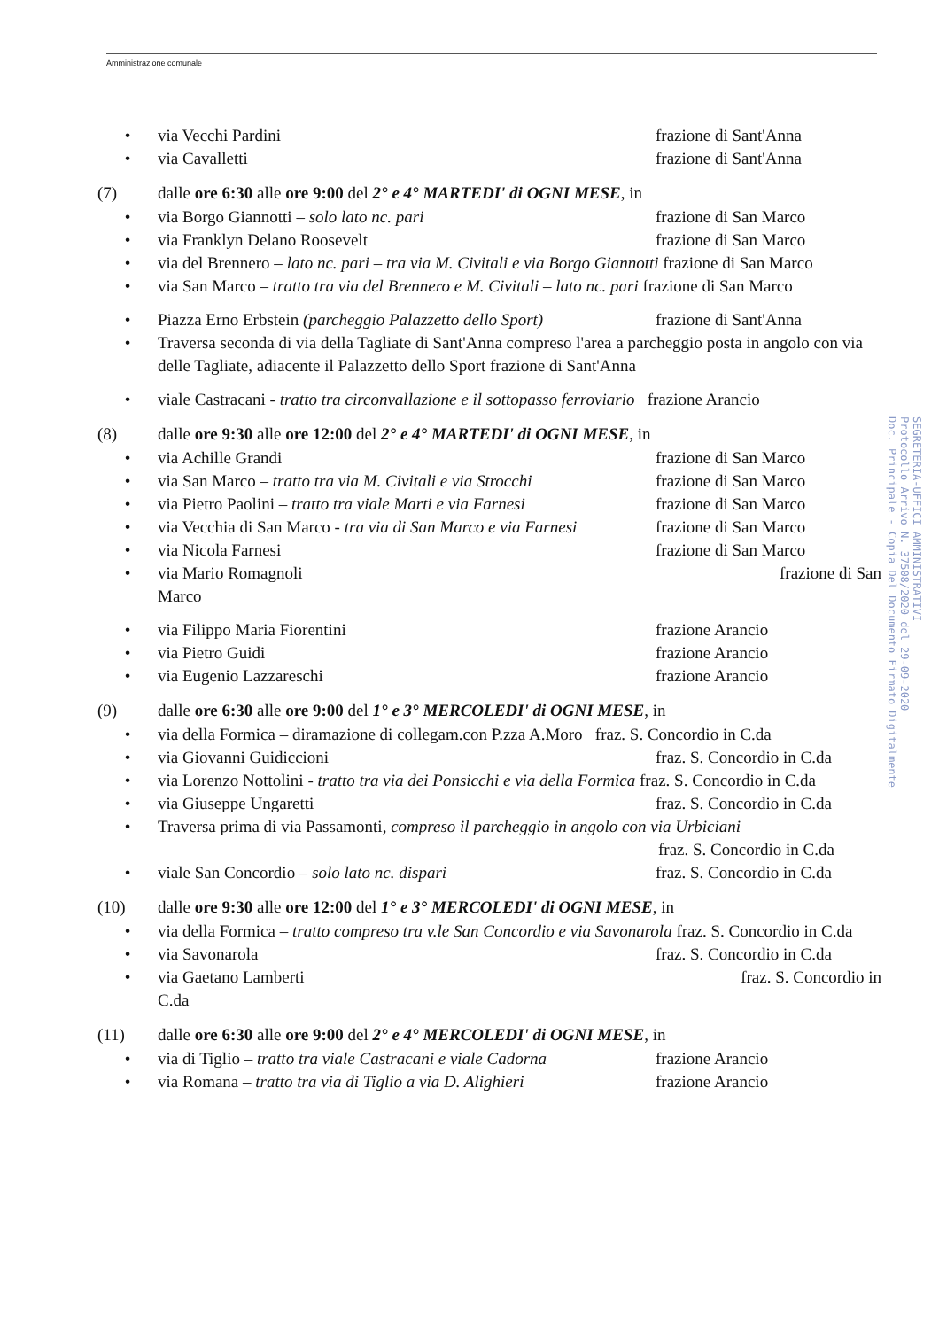Amministrazione comunale
• via Vecchi Pardini frazione di Sant'Anna
• via Cavalletti frazione di Sant'Anna
(7) dalle ore 6:30 alle ore 9:00 del 2° e 4° MARTEDI' di OGNI MESE, in
• via Borgo Giannotti – solo lato nc. pari frazione di San Marco
• via Franklyn Delano Roosevelt frazione di San Marco
• via del Brennero – lato nc. pari – tra via M. Civitali e via Borgo Giannotti frazione di San Marco
• via San Marco – tratto tra via del Brennero e M. Civitali – lato nc. pari frazione di San Marco
• Piazza Erno Erbstein (parcheggio Palazzetto dello Sport) frazione di Sant'Anna
• Traversa seconda di via della Tagliate di Sant'Anna compreso l'area a parcheggio posta in angolo con via delle Tagliate, adiacente il Palazzetto dello Sport frazione di Sant'Anna
• viale Castracani - tratto tra circonvallazione e il sottopasso ferroviario frazione Arancio
(8) dalle ore 9:30 alle ore 12:00 del 2° e 4° MARTEDI' di OGNI MESE, in
• via Achille Grandi frazione di San Marco
• via San Marco – tratto tra via M. Civitali e via Strocchi frazione di San Marco
• via Pietro Paolini – tratto tra viale Marti e via Farnesi frazione di San Marco
• via Vecchia di San Marco - tra via di San Marco e via Farnesi frazione di San Marco
• via Nicola Farnesi frazione di San Marco
• via Mario Romagnoli frazione di San
Marco
• via Filippo Maria Fiorentini frazione Arancio
• via Pietro Guidi frazione Arancio
• via Eugenio Lazzareschi frazione Arancio
(9) dalle ore 6:30 alle ore 9:00 del 1° e 3° MERCOLEDI' di OGNI MESE, in
• via della Formica – diramazione di collegam.con P.zza A.Moro fraz. S. Concordio in C.da
• via Giovanni Guidiccioni fraz. S. Concordio in C.da
• via Lorenzo Nottolini - tratto tra via dei Ponsicchi e via della Formica fraz. S. Concordio in C.da
• via Giuseppe Ungaretti fraz. S. Concordio in C.da
• Traversa prima di via Passamonti, compreso il parcheggio in angolo con via Urbiciani
fraz. S. Concordio in C.da
• viale San Concordio – solo lato nc. dispari fraz. S. Concordio in C.da
(10) dalle ore 9:30 alle ore 12:00 del 1° e 3° MERCOLEDI' di OGNI MESE, in
• via della Formica – tratto compreso tra v.le San Concordio e via Savonarola fraz. S. Concordio in C.da
• via Savonarola fraz. S. Concordio in C.da
• via Gaetano Lamberti fraz. S. Concordio in
C.da
(11) dalle ore 6:30 alle ore 9:00 del 2° e 4° MERCOLEDI' di OGNI MESE, in
• via di Tiglio – tratto tra viale Castracani e viale Cadorna frazione Arancio
• via Romana – tratto tra via di Tiglio a via D. Alighieri frazione Arancio
SEGRETERIA-UFFICI AMMINISTRATIVI
Protocollo Arrivo N. 37508/2020 del 29-09-2020
Doc. Principale - Copia Del Documento Firmato Digitalmente